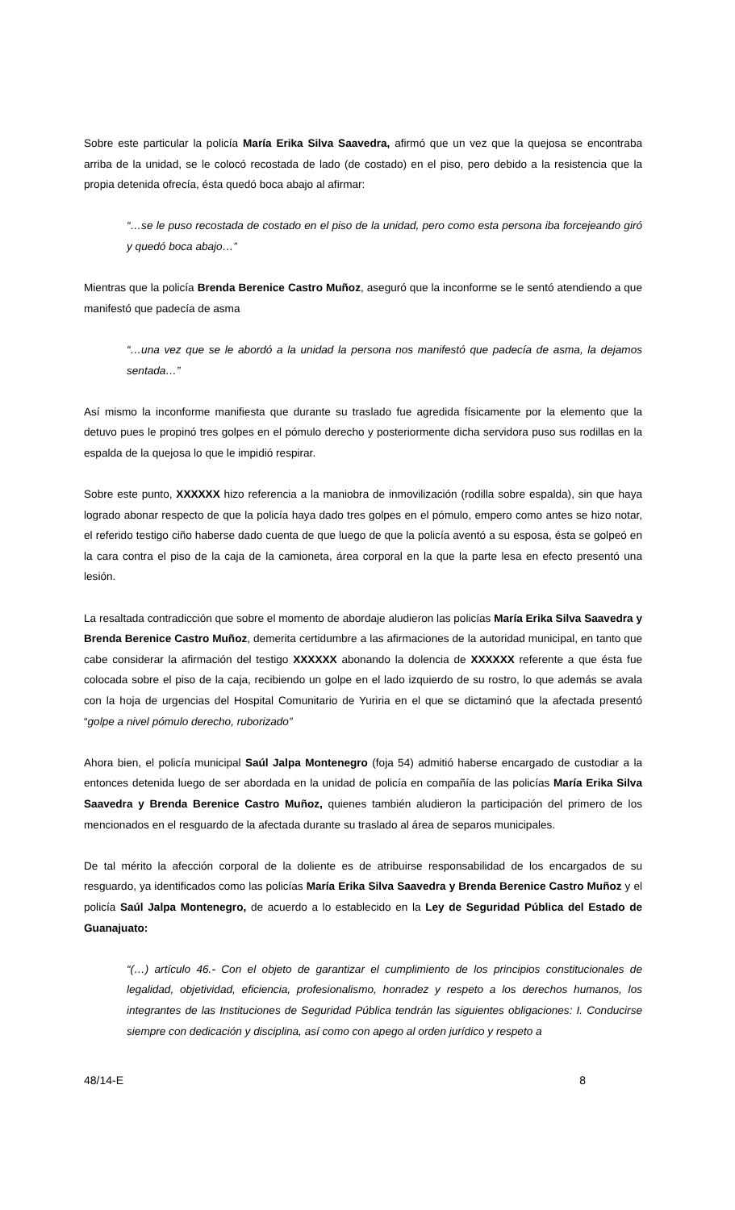Sobre este particular la policía María Erika Silva Saavedra, afirmó que un vez que la quejosa se encontraba arriba de la unidad, se le colocó recostada de lado (de costado) en el piso, pero debido a la resistencia que la propia detenida ofrecía, ésta quedó boca abajo al afirmar:
“…se le puso recostada de costado en el piso de la unidad, pero como esta persona iba forcejeando giró y quedó boca abajo…”
Mientras que la policía Brenda Berenice Castro Muñoz, aseguró que la inconforme se le sentó atendiendo a que manifestó que padecía de asma
“…una vez que se le abordó a la unidad la persona nos manifestó que padecía de asma, la dejamos sentada…”
Así mismo la inconforme manifiesta que durante su traslado fue agredida físicamente por la elemento que la detuvo pues le propinó tres golpes en el pómulo derecho y posteriormente dicha servidora puso sus rodillas en la espalda de la quejosa lo que le impidió respirar.
Sobre este punto, XXXXXX hizo referencia a la maniobra de inmovilización (rodilla sobre espalda), sin que haya logrado abonar respecto de que la policía haya dado tres golpes en el pómulo, empero como antes se hizo notar, el referido testigo ciño haberse dado cuenta de que luego de que la policía aventó a su esposa, ésta se golpeó en la cara contra el piso de la caja de la camioneta, área corporal en la que la parte lesa en efecto presentó una lesión.
La resaltada contradicción que sobre el momento de abordaje aludieron las policías María Erika Silva Saavedra y Brenda Berenice Castro Muñoz, demerita certidumbre a las afirmaciones de la autoridad municipal, en tanto que cabe considerar la afirmación del testigo XXXXXX abonando la dolencia de XXXXXX referente a que ésta fue colocada sobre el piso de la caja, recibiendo un golpe en el lado izquierdo de su rostro, lo que además se avala con la hoja de urgencias del Hospital Comunitario de Yuriria en el que se dictaminó que la afectada presentó “golpe a nivel pómulo derecho, ruborizado”
Ahora bien, el policía municipal Saúl Jalpa Montenegro (foja 54) admitió haberse encargado de custodiar a la entonces detenida luego de ser abordada en la unidad de policía en compañía de las policías María Erika Silva Saavedra y Brenda Berenice Castro Muñoz, quienes también aludieron la participación del primero de los mencionados en el resguardo de la afectada durante su traslado al área de separos municipales.
De tal mérito la afección corporal de la doliente es de atribuirse responsabilidad de los encargados de su resguardo, ya identificados como las policías María Erika Silva Saavedra y Brenda Berenice Castro Muñoz y el policía Saúl Jalpa Montenegro, de acuerdo a lo establecido en la Ley de Seguridad Pública del Estado de Guanajuato:
“(…) artículo 46.- Con el objeto de garantizar el cumplimiento de los principios constitucionales de legalidad, objetividad, eficiencia, profesionalismo, honradez y respeto a los derechos humanos, los integrantes de las Instituciones de Seguridad Pública tendrán las siguientes obligaciones: I. Conducirse siempre con dedicación y disciplina, así como con apego al orden jurídico y respeto a
48/14-E 8